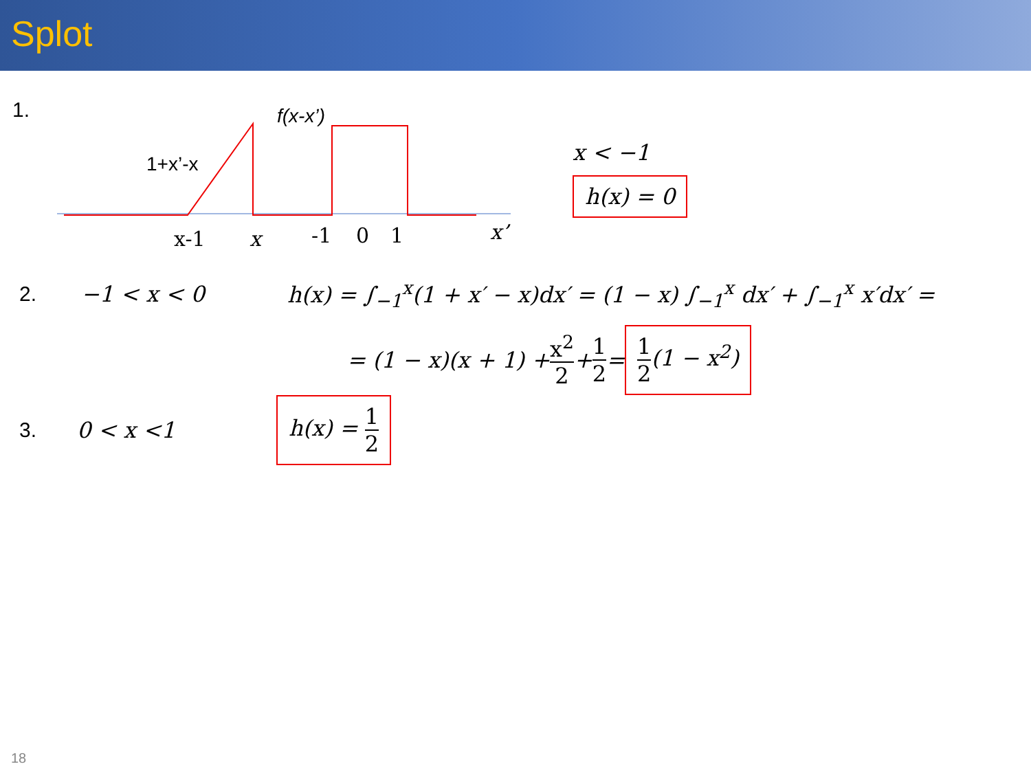Splot
1.
f(x-x’)
1+x’-x
x-1
x
-1
0
1
x’
x < −1
h(x) = 0
2. −1 < x < 0
h(x) = ∫<sub>−1</sub><sup>x</sup>(1 + x′ − x)dx′ = (1 − x) ∫<sub>−1</sub><sup>x</sup> dx′ + ∫<sub>−1</sub><sup>x</sup> x′dx′ =
= (1 − x)(x + 1) + x<sup>2</sup> 2 + 1 2 = 1 2(1 − x<sup>2</sup>)
3. 0 < x <1
h(x) = 1 2
18